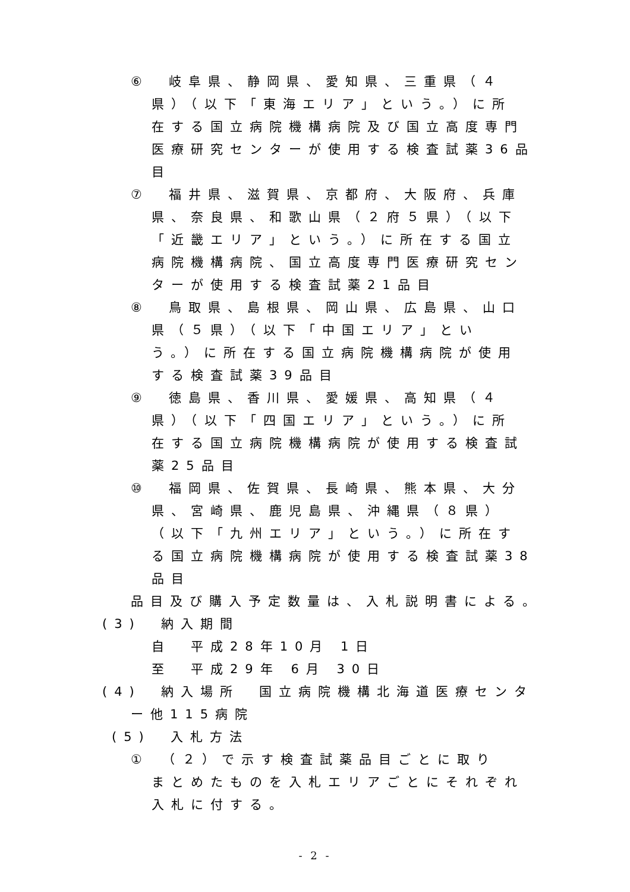⑥　岐阜県、静岡県、愛知県、三重県（４
県）（以下「東海エリア」という。）に所
在する国立病院機構病院及び国立高度専門
医療研究センターが使用する検査試薬36品
目
⑦　福井県、滋賀県、京都府、大阪府、兵庫
県、奈良県、和歌山県（２府５県）（以下
「近畿エリア」という。）に所在する国立
病院機構病院、国立高度専門医療研究セン
ターが使用する検査試薬21品目
⑧　鳥取県、島根県、岡山県、広島県、山口
県（５県）（以下「中国エリア」とい
う。）に所在する国立病院機構病院が使用
する検査試薬39品目
⑨　徳島県、香川県、愛媛県、高知県（４
県）（以下「四国エリア」という。）に所
在する国立病院機構病院が使用する検査試
薬25品目
⑩　福岡県、佐賀県、長崎県、熊本県、大分
県、宮崎県、鹿児島県、沖縄県（８県）
（以下「九州エリア」という。）に所在す
る国立病院機構病院が使用する検査試薬38
品目
品目及び購入予定数量は、入札説明書による。
(3)　納入期間
自　平成28年10月 1日
至　平成29年 6月 30日
(4)　納入場所　国立病院機構北海道医療センタ
ー他115病院
(5)　入札方法
①　（２）で示す検査試薬品目ごとに取り
まとめたものを入札エリアごとにそれぞれ
入札に付する。
- 2 -